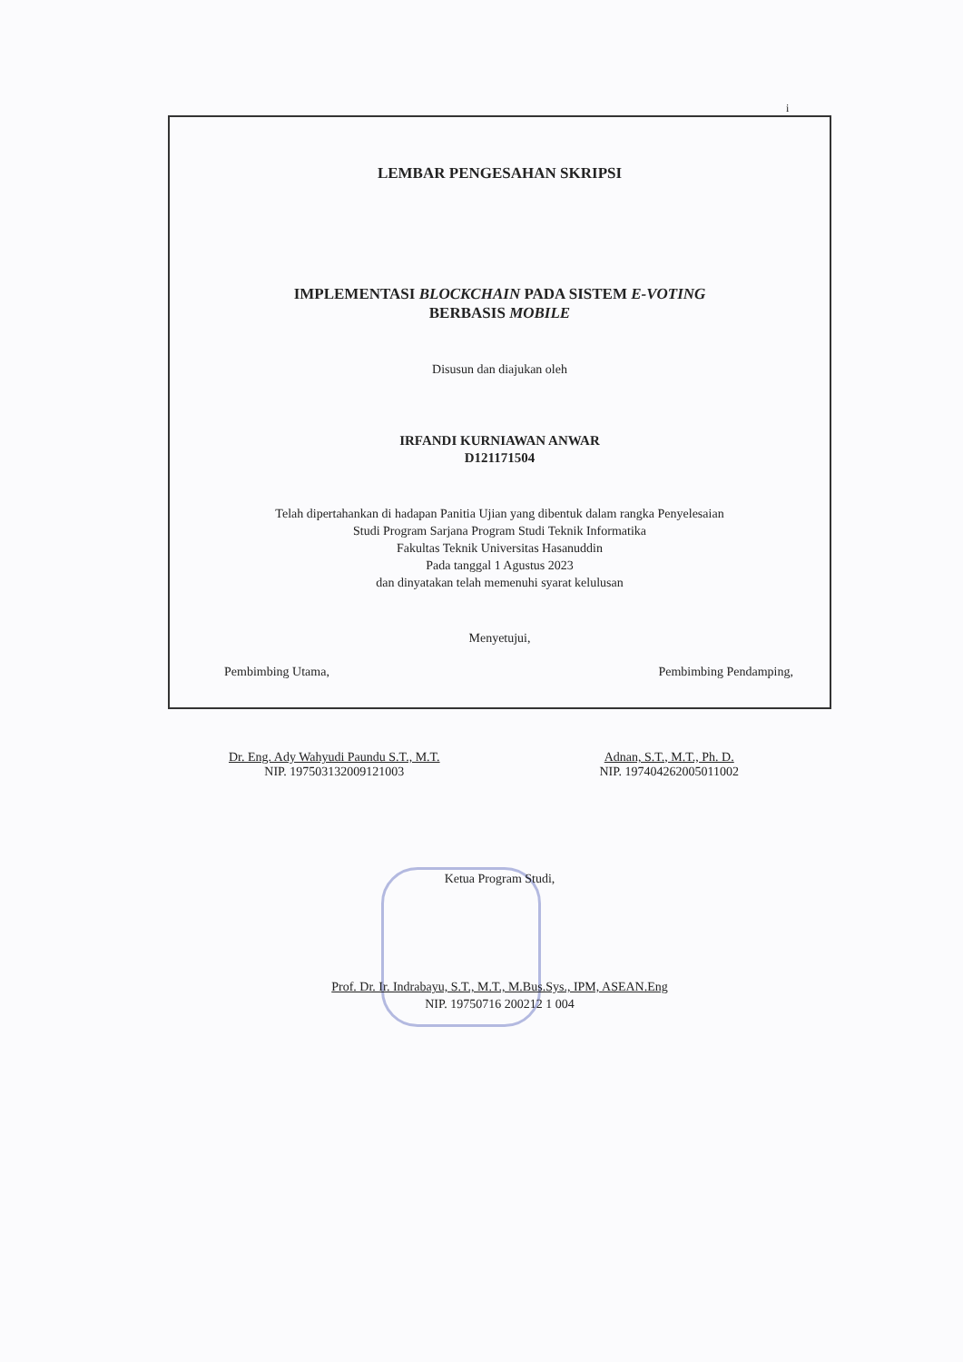i
LEMBAR PENGESAHAN SKRIPSI
IMPLEMENTASI BLOCKCHAIN PADA SISTEM E-VOTING
BERBASIS MOBILE
Disusun dan diajukan oleh
IRFANDI KURNIAWAN ANWAR
D121171504
Telah dipertahankan di hadapan Panitia Ujian yang dibentuk dalam rangka Penyelesaian
Studi Program Sarjana Program Studi Teknik Informatika
Fakultas Teknik Universitas Hasanuddin
Pada tanggal 1 Agustus 2023
dan dinyatakan telah memenuhi syarat kelulusan
Menyetujui,
Pembimbing Utama, Pembimbing Pendamping,
Dr. Eng. Ady Wahyudi Paundu S.T., M.T.
NIP. 197503132009121003
Adnan, S.T., M.T., Ph. D.
NIP. 197404262005011002
Ketua Program Studi,
Prof. Dr. Ir. Indrabayu, S.T., M.T., M.Bus.Sys., IPM, ASEAN.Eng
NIP. 19750716 200212 1 004